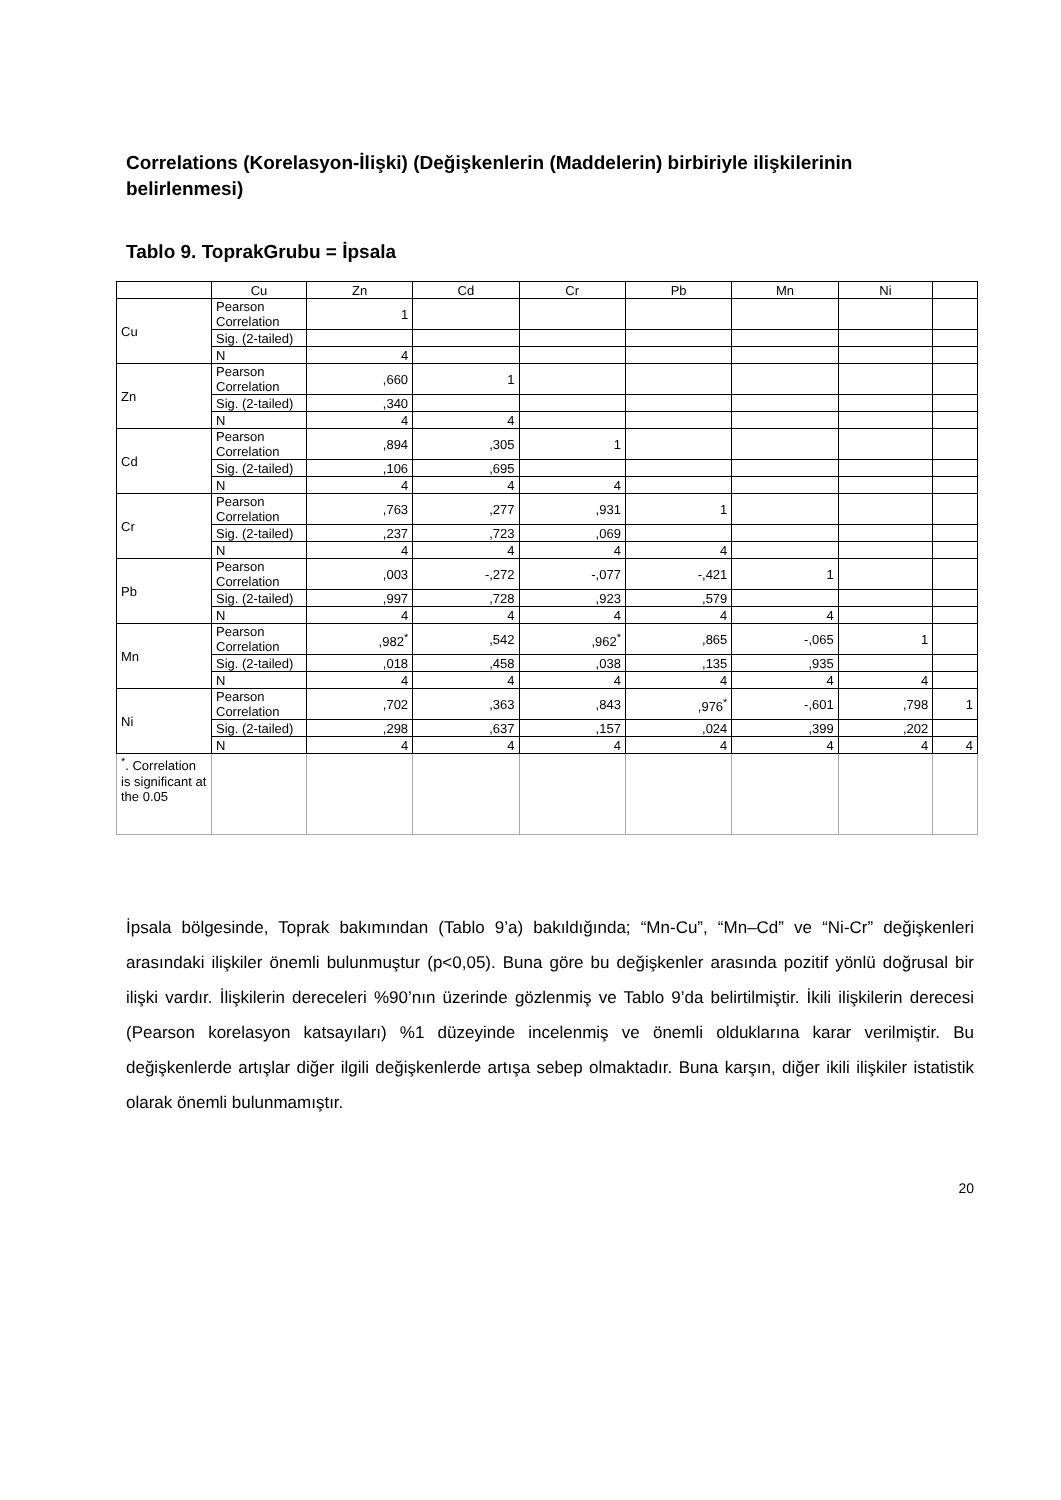Correlations (Korelasyon-İlişki) (Değişkenlerin (Maddelerin) birbiriyle ilişkilerinin belirlenmesi)
Tablo 9. ToprakGrubu = İpsala
| | Cu | Zn | Cd | Cr | Pb | Mn | Ni | |
| Cu | Pearson Correlation | 1 | | | | | | |
| | Sig. (2-tailed) | | | | | | | |
| | N | 4 | | | | | | |
| Zn | Pearson Correlation | ,660 | 1 | | | | | |
| | Sig. (2-tailed) | ,340 | | | | | | |
| | N | 4 | 4 | | | | | |
| Cd | Pearson Correlation | ,894 | ,305 | 1 | | | | |
| | Sig. (2-tailed) | ,106 | ,695 | | | | | |
| | N | 4 | 4 | 4 | | | | |
| Cr | Pearson Correlation | ,763 | ,277 | ,931 | 1 | | | |
| | Sig. (2-tailed) | ,237 | ,723 | ,069 | | | | |
| | N | 4 | 4 | 4 | 4 | | | |
| Pb | Pearson Correlation | ,003 | -,272 | -,077 | -,421 | 1 | | |
| | Sig. (2-tailed) | ,997 | ,728 | ,923 | ,579 | | | |
| | N | 4 | 4 | 4 | 4 | 4 | | |
| Mn | Pearson Correlation | ,982<sup>*</sup> | ,542 | ,962<sup>*</sup> | ,865 | -,065 | 1 | |
| | Sig. (2-tailed) | ,018 | ,458 | ,038 | ,135 | ,935 | | |
| | N | 4 | 4 | 4 | 4 | 4 | 4 | |
| Ni | Pearson Correlation | ,702 | ,363 | ,843 | ,976<sup>*</sup> | -,601 | ,798 | 1 |
| | Sig. (2-tailed) | ,298 | ,637 | ,157 | ,024 | ,399 | ,202 | |
| | N | 4 | 4 | 4 | 4 | 4 | 4 | 4 |
| <sup>*</sup>. Correlation is significant at the 0.05 | | | | | | | | |
İpsala bölgesinde, Toprak bakımından (Tablo 9’a) bakıldığında; “Mn-Cu”, “Mn–Cd” ve “Ni-Cr” değişkenleri arasındaki ilişkiler önemli bulunmuştur (p<0,05). Buna göre bu değişkenler arasında pozitif yönlü doğrusal bir ilişki vardır. İlişkilerin dereceleri %90’nın üzerinde gözlenmiş ve Tablo 9’da belirtilmiştir. İkili ilişkilerin derecesi (Pearson korelasyon katsayıları) %1 düzeyinde incelenmiş ve önemli olduklarına karar verilmiştir. Bu değişkenlerde artışlar diğer ilgili değişkenlerde artışa sebep olmaktadır. Buna karşın, diğer ikili ilişkiler istatistik olarak önemli bulunmamıştır.
20